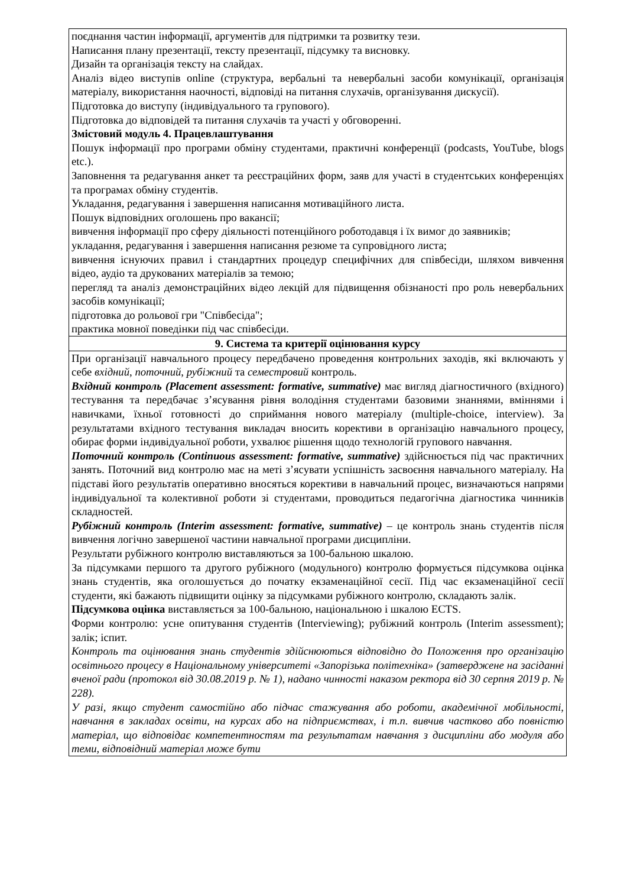| поєднання частин інформації, аргументів для підтримки та розвитку тези. Написання плану презентації, тексту презентації, підсумку та висновку. Дизайн та організація тексту на слайдах. Аналіз відео виступів online (структура, вербальні та невербальні засоби комунікації, організація матеріалу, використання наочності, відповіді на питання слухачів, організування дискусії). Підготовка до виступу (індивідуального та групового). Підготовка до відповідей та питання слухачів та участі у обговоренні. Змістовий модуль 4. Працевлаштування Пошук інформації про програми обміну студентами, практичні конференції (podcasts, YouTube, blogs etc.). Заповнення та редагування анкет та реєстраційних форм, заяв для участі в студентських конференціях та програмах обміну студентів. Укладання, редагування і завершення написання мотиваційного листа. Пошук відповідних оголошень про вакансії; вивчення інформації про сферу діяльності потенційного роботодавця і їх вимог до заявників; укладання, редагування і завершення написання резюме та супровідного листа; вивчення існуючих правил і стандартних процедур специфічних для співбесіди, шляхом вивчення відео, аудіо та друкованих матеріалів за темою; перегляд та аналіз демонстраційних відео лекцій для підвищення обізнаності про роль невербальних засобів комунікації; підготовка до рольової гри "Співбесіда"; практика мовної поведінки під час співбесіди. |
| 9. Система та критерії оцінювання курсу |
| При організації навчального процесу передбачено проведення контрольних заходів, які включають у себе вхідний , поточний , рубіжний та семестровий контроль. Вхідний контроль (Placement assessment: formative, summative) має вигляд діагностичного (вхідного) тестування та передбачає з’ясування рівня володіння студентами базовими знаннями, вміннями і навичками, їхньої готовності до сприймання нового матеріалу (multiple-choice, interview). За результатами вхідного тестування викладач вносить корективи в організацію навчального процесу, обирає форми індивідуальної роботи, ухвалює рішення щодо технологій групового навчання. Поточний контроль (Continuous assessment: formative, summative) здійснюється під час практичних занять. Поточний вид контролю має на меті з’ясувати успішність засвоєння навчального матеріалу. На підставі його результатів оперативно вносяться корективи в навчальний процес, визначаються напрями індивідуальної та колективної роботи зі студентами, проводиться педагогічна діагностика чинників складностей. Рубіжний контроль (Interim assessment: formative, summative) – це контроль знань студентів після вивчення логічно завершеної частини навчальної програми дисципліни. Результати рубіжного контролю виставляються за 100-бальною шкалою. За підсумками першого та другого рубіжного (модульного) контролю формується підсумкова оцінка знань студентів, яка оголошується до початку екзаменаційної сесії. Під час екзаменаційної сесії студенти, які бажають підвищити оцінку за підсумками рубіжного контролю, складають залік. Підсумкова оцінка виставляється за 100-бальною, національною і шкалою ECTS. Форми контролю: усне опитування студентів (Interviewing); рубіжний контроль (Interim assessment); залік; іспит. Контроль та оцінювання знань студентів здійснюються відповідно до Положення про організацію освітнього процесу в Національному університеті «Запорізька політехніка» (затверджене на засіданні вченої ради (протокол від 30.08.2019 р. № 1), надано чинності наказом ректора від 30 серпня 2019 р. № 228). У разі, якщо студент самостійно або підчас стажування або роботи, академічної мобільності, навчання в закладах освіти, на курсах або на підприємствах, і т.п. вивчив частково або повністю матеріал, що відповідає компетентностям та результатам навчання з дисципліни або модуля або теми, відповідний матеріал може бути |